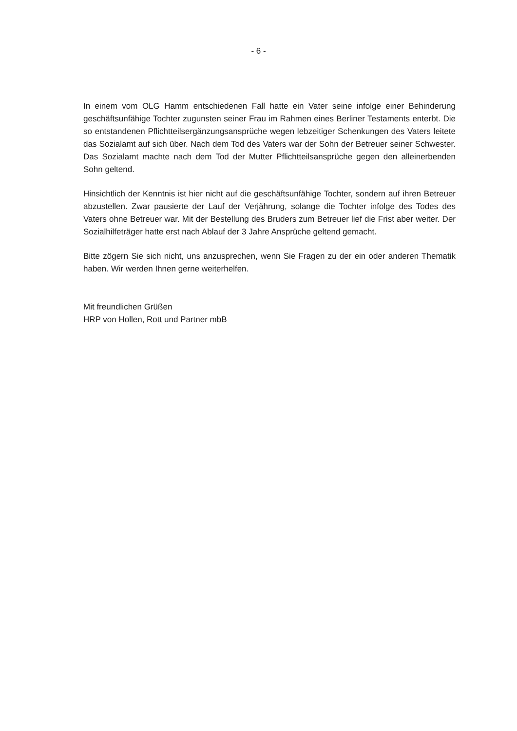- 6 -
In einem vom OLG Hamm entschiedenen Fall hatte ein Vater seine infolge einer Behinderung geschäftsunfähige Tochter zugunsten seiner Frau im Rahmen eines Berliner Testaments enterbt. Die so entstandenen Pflichtteilsergänzungsansprüche wegen lebzeitiger Schenkungen des Vaters leitete das Sozialamt auf sich über. Nach dem Tod des Vaters war der Sohn der Betreuer seiner Schwester. Das Sozialamt machte nach dem Tod der Mutter Pflichtteilsansprüche gegen den alleinerbenden Sohn geltend.
Hinsichtlich der Kenntnis ist hier nicht auf die geschäftsunfähige Tochter, sondern auf ihren Betreuer abzustellen. Zwar pausierte der Lauf der Verjährung, solange die Tochter infolge des Todes des Vaters ohne Betreuer war. Mit der Bestellung des Bruders zum Betreuer lief die Frist aber weiter. Der Sozialhilfeträger hatte erst nach Ablauf der 3 Jahre Ansprüche geltend gemacht.
Bitte zögern Sie sich nicht, uns anzusprechen, wenn Sie Fragen zu der ein oder anderen Thematik haben. Wir werden Ihnen gerne weiterhelfen.
Mit freundlichen Grüßen
HRP von Hollen, Rott und Partner mbB